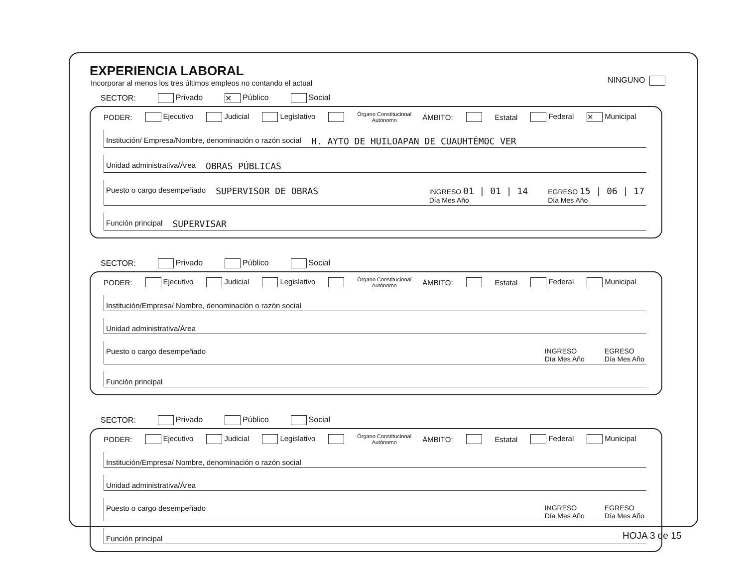EXPERIENCIA LABORAL
Incorporar al menos los tres últimos empleos no contando el actual
NINGUNO
SECTOR: Privado ✕ Público Social
PODER: Ejecutivo Judicial Legislativo Órgano Constitucional
Autónomo ÁMBITO: Estatal Federal ✕ Municipal
Institución/ Empresa/Nombre, denominación o razón social H. AYTO DE HUILOAPAN DE CUAUHTÉMOC VER
Unidad administrativa/Área OBRAS PÚBLICAS
Puesto o cargo desempeñado SUPERVISOR DE OBRAS INGRESO 01 | 01 | 14
Día Mes Año EGRESO 15 | 06 | 17
Día Mes Año
Función principal SUPERVISAR
SECTOR: Privado Público Social
PODER: Ejecutivo Judicial Legislativo Órgano Constitucional
Autónomo ÁMBITO: Estatal Federal Municipal
Institución/Empresa/ Nombre, denominación o razón social
Unidad administrativa/Área
Puesto o cargo desempeñado INGRESO
Día Mes Año EGRESO
Día Mes Año
Función principal
SECTOR: Privado Público Social
PODER: Ejecutivo Judicial Legislativo Órgano Constitucional
Autónomo ÁMBITO: Estatal Federal Municipal
Institución/Empresa/ Nombre, denominación o razón social
Unidad administrativa/Área
Puesto o cargo desempeñado INGRESO
Día Mes Año EGRESO
Día Mes Año
Función principal
HOJA 3 de 15